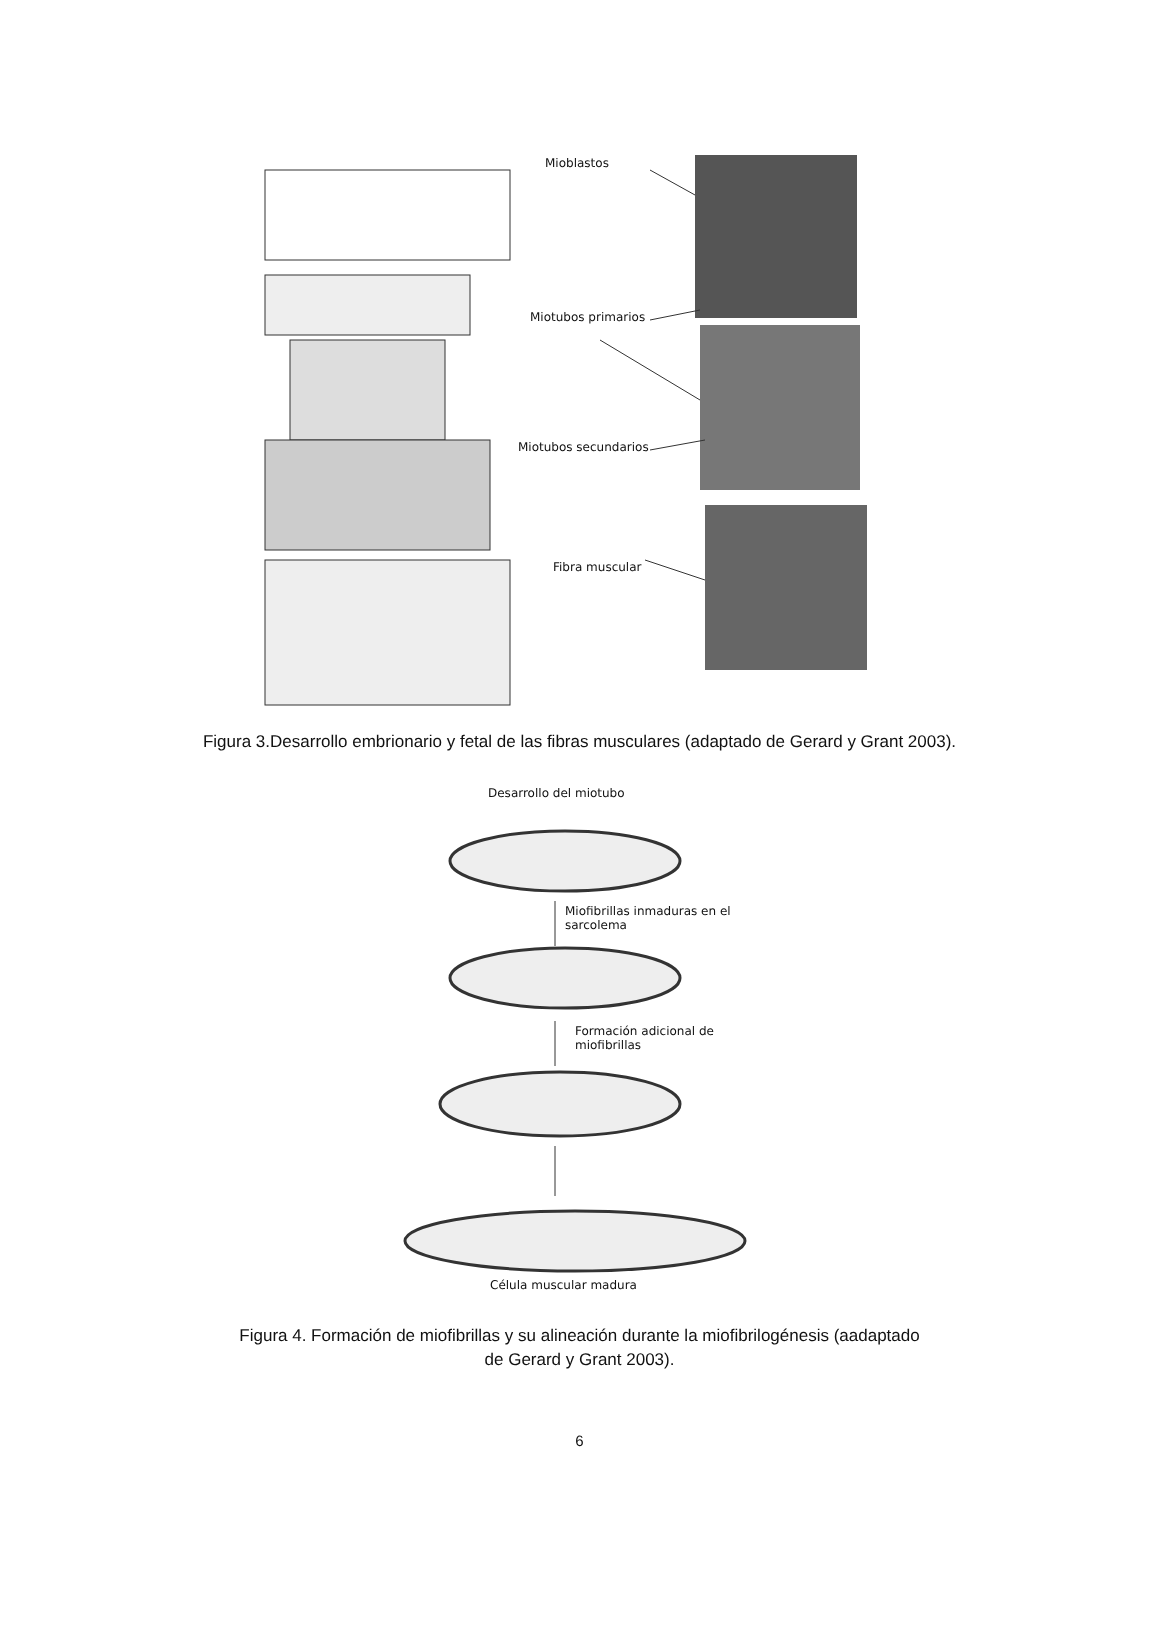Mioblastos
Miotubos primarios
Miotubos secundarios
Fibra muscular
Figura 3.Desarrollo embrionario y fetal de las fibras musculares (adaptado de Gerard y Grant 2003).
Desarrollo del miotubo
Miofibrillas inmaduras en el
sarcolema
Formación adicional de
miofibrillas
Célula muscular madura
Figura 4. Formación de miofibrillas y su alineación durante la miofibrilogénesis (aadaptado
de Gerard y Grant 2003).
6